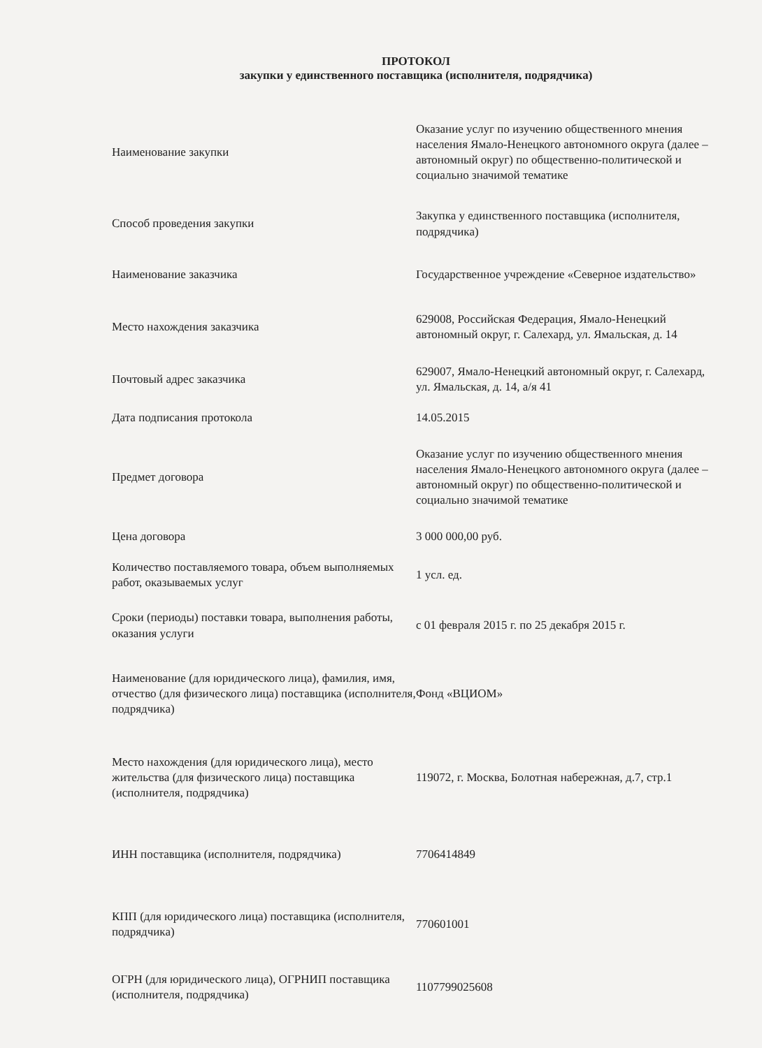ПРОТОКОЛ
закупки у единственного поставщика (исполнителя, подрядчика)
| Наименование закупки | Оказание услуг по изучению общественного мнения населения Ямало-Ненецкого автономного округа (далее – автономный округ) по общественно-политической и социально значимой тематике |
| Способ проведения закупки | Закупка у единственного поставщика (исполнителя, подрядчика) |
| Наименование заказчика | Государственное учреждение «Северное издательство» |
| Место нахождения заказчика | 629008, Российская Федерация, Ямало-Ненецкий автономный округ, г. Салехард, ул. Ямальская, д. 14 |
| Почтовый адрес заказчика | 629007, Ямало-Ненецкий автономный округ, г. Салехард, ул. Ямальская, д. 14, а/я 41 |
| Дата подписания протокола | 14.05.2015 |
| Предмет договора | Оказание услуг по изучению общественного мнения населения Ямало-Ненецкого автономного округа (далее – автономный округ) по общественно-политической и социально значимой тематике |
| Цена договора | 3 000 000,00 руб. |
| Количество поставляемого товара, объем выполняемых работ, оказываемых услуг | 1 усл. ед. |
| Сроки (периоды) поставки товара, выполнения работы, оказания услуги | с 01 февраля 2015 г. по 25 декабря 2015 г. |
| Наименование (для юридического лица), фамилия, имя, отчество (для физического лица) поставщика (исполнителя, подрядчика) | Фонд «ВЦИОМ» |
| Место нахождения (для юридического лица), место жительства (для физического лица) поставщика (исполнителя, подрядчика) | 119072, г. Москва, Болотная набережная, д.7, стр.1 |
| ИНН поставщика (исполнителя, подрядчика) | 7706414849 |
| КПП (для юридического лица) поставщика (исполнителя, подрядчика) | 770601001 |
| ОГРН (для юридического лица), ОГРНИП поставщика (исполнителя, подрядчика) | 1107799025608 |